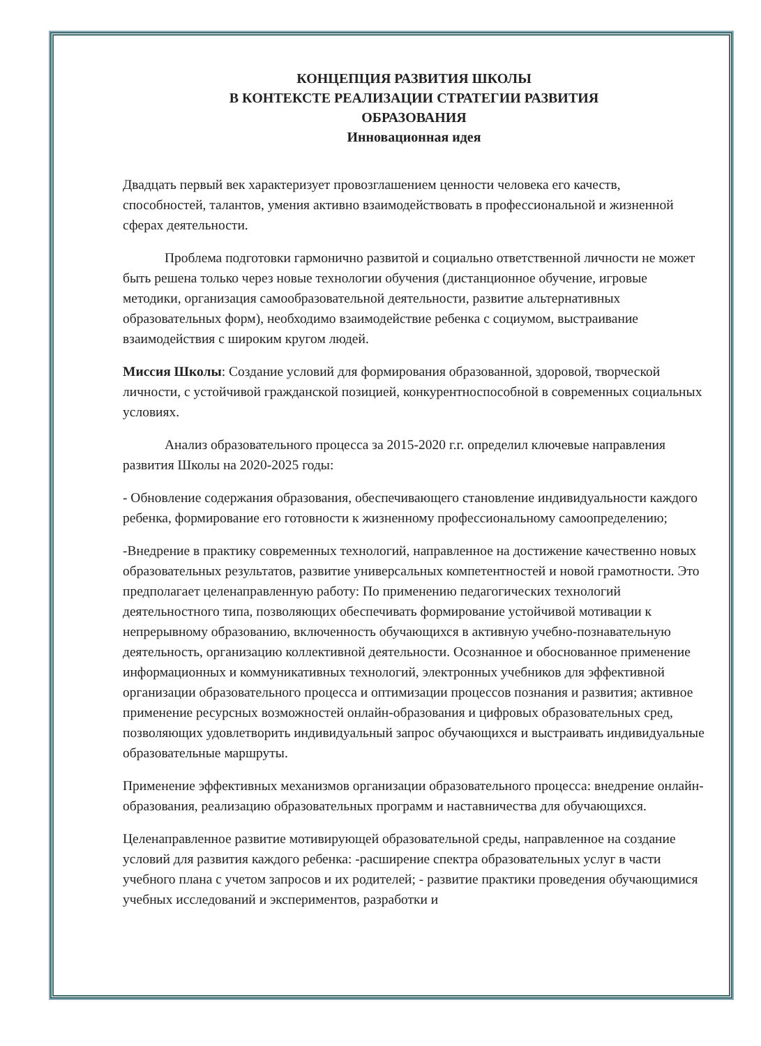КОНЦЕПЦИЯ РАЗВИТИЯ ШКОЛЫ
В КОНТЕКСТЕ РЕАЛИЗАЦИИ СТРАТЕГИИ РАЗВИТИЯ
ОБРАЗОВАНИЯ
Инновационная идея
Двадцать первый век характеризует провозглашением ценности человека его качеств, способностей, талантов, умения активно взаимодействовать в профессиональной и жизненной сферах деятельности.
Проблема подготовки гармонично развитой и социально ответственной личности не может быть решена только через новые технологии обучения (дистанционное обучение, игровые методики, организация самообразовательной деятельности, развитие альтернативных образовательных форм), необходимо взаимодействие ребенка с социумом, выстраивание взаимодействия с широким кругом людей.
Миссия Школы: Создание условий для формирования образованной, здоровой, творческой личности, с устойчивой гражданской позицией, конкурентноспособной в современных социальных условиях.
Анализ образовательного процесса за 2015-2020 г.г. определил ключевые направления развития Школы на 2020-2025 годы:
- Обновление содержания образования, обеспечивающего становление индивидуальности каждого ребенка, формирование его готовности к жизненному профессиональному самоопределению;
-Внедрение в практику современных технологий, направленное на достижение качественно новых образовательных результатов, развитие универсальных компетентностей и новой грамотности. Это предполагает целенаправленную работу: По применению педагогических технологий деятельностного типа, позволяющих обеспечивать формирование устойчивой мотивации к непрерывному образованию, включенность обучающихся в активную учебно-познавательную деятельность, организацию коллективной деятельности. Осознанное и обоснованное применение информационных и коммуникативных технологий, электронных учебников для эффективной организации образовательного процесса и оптимизации процессов познания и развития; активное применение ресурсных возможностей онлайн-образования и цифровых образовательных сред, позволяющих удовлетворить индивидуальный запрос обучающихся и выстраивать индивидуальные образовательные маршруты.
Применение эффективных механизмов организации образовательного процесса: внедрение онлайн-образования, реализацию образовательных программ и наставничества для обучающихся.
Целенаправленное развитие мотивирующей образовательной среды, направленное на создание условий для развития каждого ребенка: -расширение спектра образовательных услуг в части учебного плана с учетом запросов и их родителей; - развитие практики проведения обучающимися учебных исследований и экспериментов, разработки и